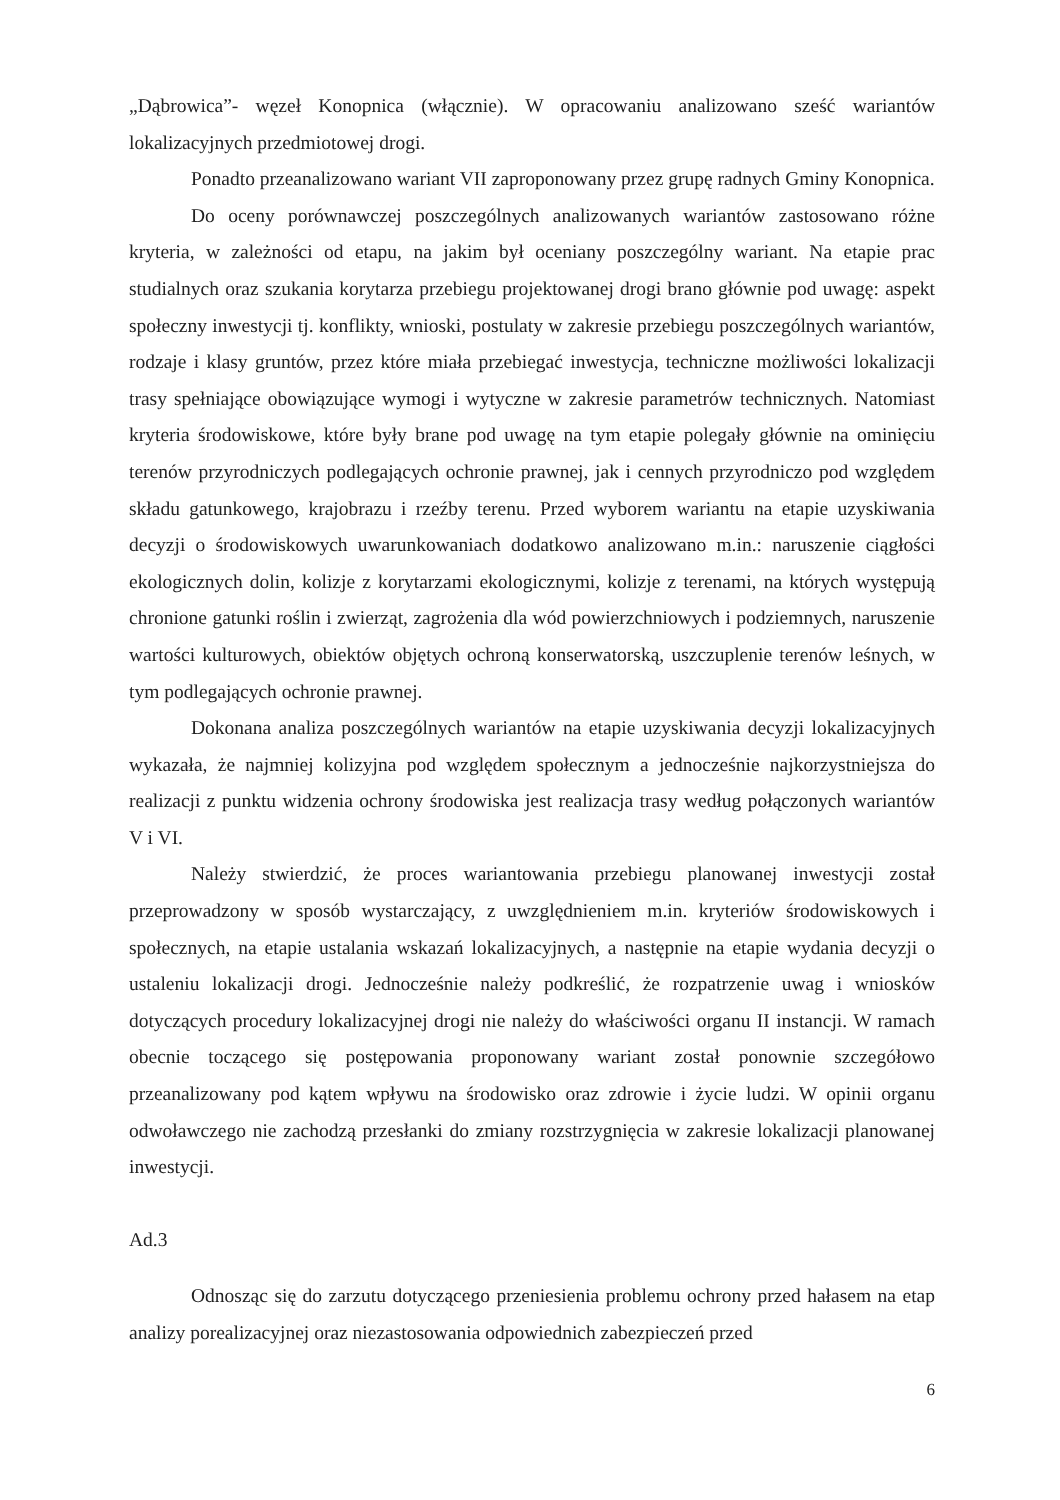„Dąbrowica”- węzeł Konopnica (włącznie). W opracowaniu analizowano sześć wariantów lokalizacyjnych przedmiotowej drogi.
Ponadto przeanalizowano wariant VII zaproponowany przez grupę radnych Gminy Konopnica.
Do oceny porównawczej poszczególnych analizowanych wariantów zastosowano różne kryteria, w zależności od etapu, na jakim był oceniany poszczególny wariant. Na etapie prac studialnych oraz szukania korytarza przebiegu projektowanej drogi brano głównie pod uwagę: aspekt społeczny inwestycji tj. konflikty, wnioski, postulaty w zakresie przebiegu poszczególnych wariantów, rodzaje i klasy gruntów, przez które miała przebiegać inwestycja, techniczne możliwości lokalizacji trasy spełniające obowiązujące wymogi i wytyczne w zakresie parametrów technicznych. Natomiast kryteria środowiskowe, które były brane pod uwagę na tym etapie polegały głównie na ominięciu terenów przyrodniczych podlegających ochronie prawnej, jak i cennych przyrodniczo pod względem składu gatunkowego, krajobrazu i rzeźby terenu. Przed wyborem wariantu na etapie uzyskiwania decyzji o środowiskowych uwarunkowaniach dodatkowo analizowano m.in.: naruszenie ciągłości ekologicznych dolin, kolizje z korytarzami ekologicznymi, kolizje z terenami, na których występują chronione gatunki roślin i zwierząt, zagrożenia dla wód powierzchniowych i podziemnych, naruszenie wartości kulturowych, obiektów objętych ochroną konserwatorską, uszczuplenie terenów leśnych, w tym podlegających ochronie prawnej.
Dokonana analiza poszczególnych wariantów na etapie uzyskiwania decyzji lokalizacyjnych wykazała, że najmniej kolizyjna pod względem społecznym a jednocześnie najkorzystniejsza do realizacji z punktu widzenia ochrony środowiska jest realizacja trasy według połączonych wariantów V i VI.
Należy stwierdzić, że proces wariantowania przebiegu planowanej inwestycji został przeprowadzony w sposób wystarczający, z uwzględnieniem m.in. kryteriów środowiskowych i społecznych, na etapie ustalania wskazań lokalizacyjnych, a następnie na etapie wydania decyzji o ustaleniu lokalizacji drogi. Jednocześnie należy podkreślić, że rozpatrzenie uwag i wniosków dotyczących procedury lokalizacyjnej drogi nie należy do właściwości organu II instancji. W ramach obecnie toczącego się postępowania proponowany wariant został ponownie szczegółowo przeanalizowany pod kątem wpływu na środowisko oraz zdrowie i życie ludzi. W opinii organu odwoławczego nie zachodzą przesłanki do zmiany rozstrzygnięcia w zakresie lokalizacji planowanej inwestycji.
Ad.3
Odnosząc się do zarzutu dotyczącego przeniesienia problemu ochrony przed hałasem na etap analizy porealizacyjnej oraz niezastosowania odpowiednich zabezpieczeń przed
6